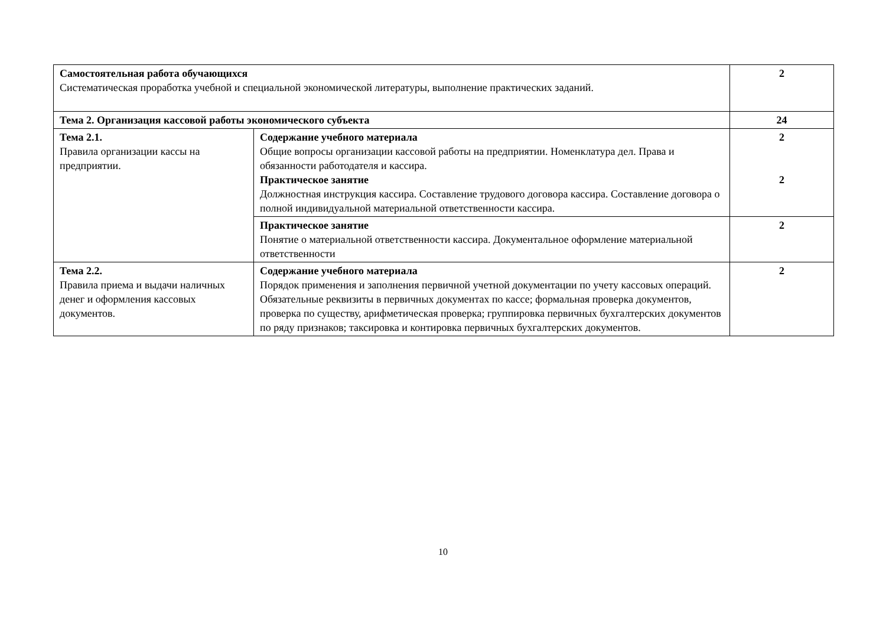| Самостоятельная работа обучающихся Систематическая проработка учебной и специальной экономической литературы, выполнение практических заданий. | | 2 |
| Тема 2. Организация кассовой работы экономического субъекта | | 24 |
| Тема 2.1. Правила организации кассы на предприятии. | Содержание учебного материала Общие вопросы организации кассовой работы на предприятии. Номенклатура дел. Права и обязанности работодателя и кассира. Практическое занятие Должностная инструкция кассира. Составление трудового договора кассира. Составление договора о полной индивидуальной материальной ответственности кассира. | 2 2 |
| | Практическое занятие Понятие о материальной ответственности кассира. Документальное оформление материальной ответственности | 2 |
| Тема 2.2. Правила приема и выдачи наличных денег и оформления кассовых документов. | Содержание учебного материала Порядок применения и заполнения первичной учетной документации по учету кассовых операций. Обязательные реквизиты в первичных документах по кассе; формальная проверка документов, проверка по существу, арифметическая проверка; группировка первичных бухгалтерских документов по ряду признаков; таксировка и контировка первичных бухгалтерских документов. | 2 |
10